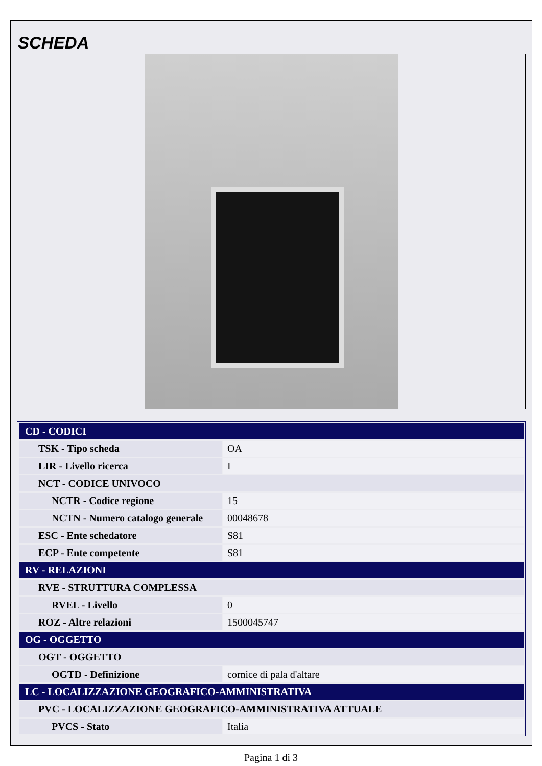SCHEDA
| CD - CODICI | |
| TSK - Tipo scheda | OA |
| LIR - Livello ricerca | I |
| NCT - CODICE UNIVOCO | |
| NCTR - Codice regione | 15 |
| NCTN - Numero catalogo generale | 00048678 |
| ESC - Ente schedatore | S81 |
| ECP - Ente competente | S81 |
| RV - RELAZIONI | |
| RVE - STRUTTURA COMPLESSA | |
| RVEL - Livello | 0 |
| ROZ - Altre relazioni | 1500045747 |
| OG - OGGETTO | |
| OGT - OGGETTO | |
| OGTD - Definizione | cornice di pala d'altare |
| LC - LOCALIZZAZIONE GEOGRAFICO-AMMINISTRATIVA | |
| PVC - LOCALIZZAZIONE GEOGRAFICO-AMMINISTRATIVA ATTUALE | |
| PVCS - Stato | Italia |
Pagina 1 di 3